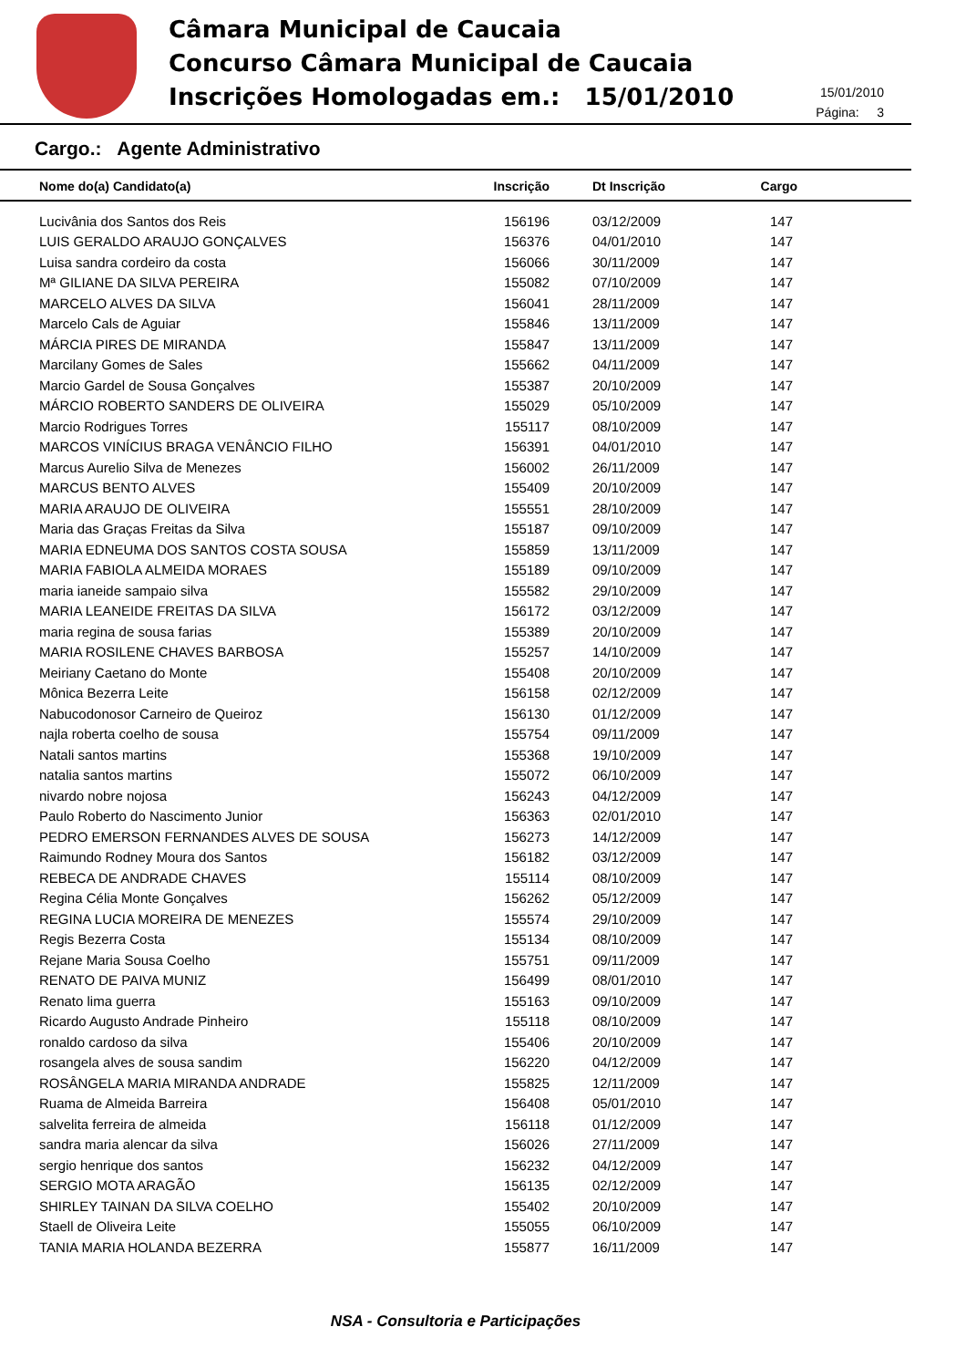Câmara Municipal de Caucaia
Concurso Câmara Municipal de Caucaia
Inscrições Homologadas em.: 15/01/2010
15/01/2010
Página: 3
Cargo.: Agente Administrativo
| Nome do(a) Candidato(a) | Inscrição | Dt Inscrição | Cargo |
| --- | --- | --- | --- |
| Lucivânia dos Santos dos Reis | 156196 | 03/12/2009 | 147 |
| LUIS GERALDO ARAUJO GONÇALVES | 156376 | 04/01/2010 | 147 |
| Luisa sandra cordeiro da costa | 156066 | 30/11/2009 | 147 |
| Mª GILIANE DA SILVA PEREIRA | 155082 | 07/10/2009 | 147 |
| MARCELO ALVES DA SILVA | 156041 | 28/11/2009 | 147 |
| Marcelo Cals de Aguiar | 155846 | 13/11/2009 | 147 |
| MÁRCIA PIRES DE MIRANDA | 155847 | 13/11/2009 | 147 |
| Marcilany Gomes de Sales | 155662 | 04/11/2009 | 147 |
| Marcio Gardel de Sousa Gonçalves | 155387 | 20/10/2009 | 147 |
| MÁRCIO ROBERTO SANDERS DE OLIVEIRA | 155029 | 05/10/2009 | 147 |
| Marcio Rodrigues Torres | 155117 | 08/10/2009 | 147 |
| MARCOS VINÍCIUS BRAGA VENÂNCIO FILHO | 156391 | 04/01/2010 | 147 |
| Marcus Aurelio Silva de Menezes | 156002 | 26/11/2009 | 147 |
| MARCUS BENTO ALVES | 155409 | 20/10/2009 | 147 |
| MARIA ARAUJO DE OLIVEIRA | 155551 | 28/10/2009 | 147 |
| Maria das Graças Freitas da Silva | 155187 | 09/10/2009 | 147 |
| MARIA EDNEUMA DOS SANTOS COSTA SOUSA | 155859 | 13/11/2009 | 147 |
| MARIA FABIOLA ALMEIDA MORAES | 155189 | 09/10/2009 | 147 |
| maria ianeide sampaio silva | 155582 | 29/10/2009 | 147 |
| MARIA LEANEIDE FREITAS DA SILVA | 156172 | 03/12/2009 | 147 |
| maria regina de sousa farias | 155389 | 20/10/2009 | 147 |
| MARIA ROSILENE CHAVES BARBOSA | 155257 | 14/10/2009 | 147 |
| Meiriany Caetano do Monte | 155408 | 20/10/2009 | 147 |
| Mônica Bezerra Leite | 156158 | 02/12/2009 | 147 |
| Nabucodonosor Carneiro de Queiroz | 156130 | 01/12/2009 | 147 |
| najla roberta coelho de sousa | 155754 | 09/11/2009 | 147 |
| Natali santos martins | 155368 | 19/10/2009 | 147 |
| natalia santos martins | 155072 | 06/10/2009 | 147 |
| nivardo nobre nojosa | 156243 | 04/12/2009 | 147 |
| Paulo Roberto do Nascimento Junior | 156363 | 02/01/2010 | 147 |
| PEDRO EMERSON FERNANDES ALVES DE SOUSA | 156273 | 14/12/2009 | 147 |
| Raimundo Rodney Moura dos Santos | 156182 | 03/12/2009 | 147 |
| REBECA DE ANDRADE CHAVES | 155114 | 08/10/2009 | 147 |
| Regina Célia Monte Gonçalves | 156262 | 05/12/2009 | 147 |
| REGINA LUCIA MOREIRA DE MENEZES | 155574 | 29/10/2009 | 147 |
| Regis Bezerra Costa | 155134 | 08/10/2009 | 147 |
| Rejane Maria Sousa Coelho | 155751 | 09/11/2009 | 147 |
| RENATO DE PAIVA MUNIZ | 156499 | 08/01/2010 | 147 |
| Renato lima guerra | 155163 | 09/10/2009 | 147 |
| Ricardo Augusto Andrade Pinheiro | 155118 | 08/10/2009 | 147 |
| ronaldo cardoso da silva | 155406 | 20/10/2009 | 147 |
| rosangela alves de sousa sandim | 156220 | 04/12/2009 | 147 |
| ROSÂNGELA MARIA MIRANDA ANDRADE | 155825 | 12/11/2009 | 147 |
| Ruama de Almeida Barreira | 156408 | 05/01/2010 | 147 |
| salvelita ferreira de almeida | 156118 | 01/12/2009 | 147 |
| sandra maria alencar da silva | 156026 | 27/11/2009 | 147 |
| sergio henrique dos santos | 156232 | 04/12/2009 | 147 |
| SERGIO MOTA ARAGÃO | 156135 | 02/12/2009 | 147 |
| SHIRLEY TAINAN DA SILVA COELHO | 155402 | 20/10/2009 | 147 |
| Staell de Oliveira Leite | 155055 | 06/10/2009 | 147 |
| TANIA MARIA HOLANDA BEZERRA | 155877 | 16/11/2009 | 147 |
NSA - Consultoria e Participações